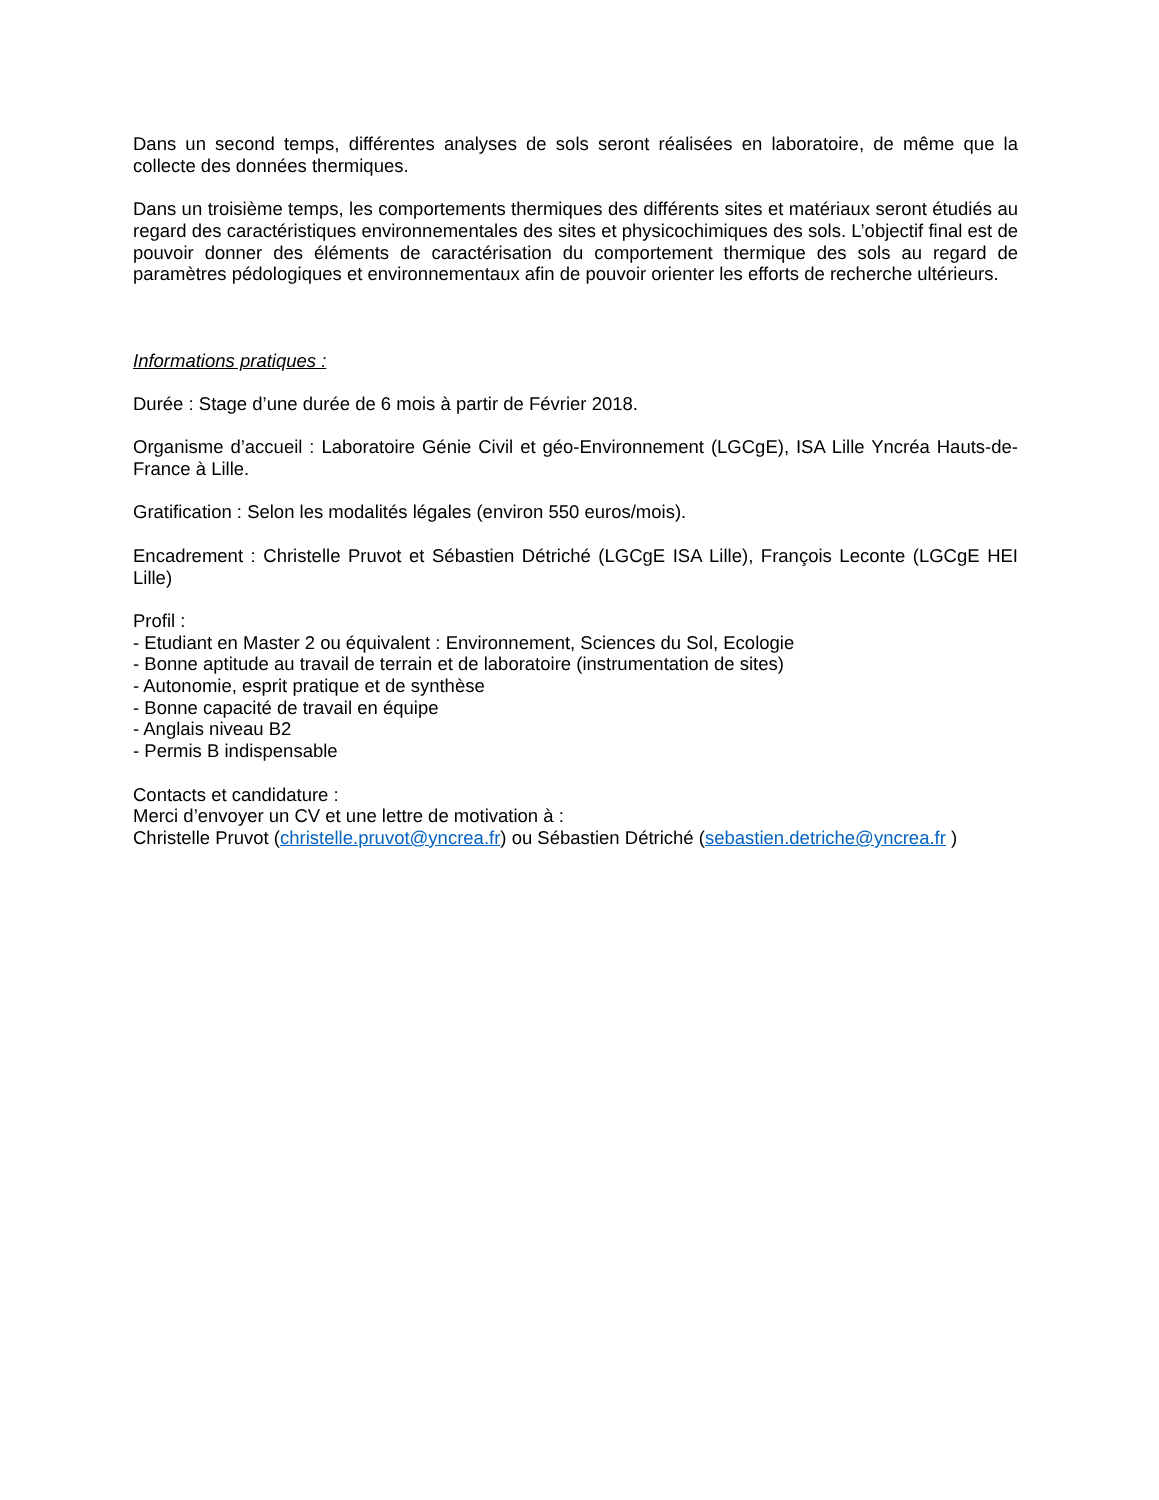Dans un second temps, différentes analyses de sols seront réalisées en laboratoire, de même que la collecte des données thermiques.
Dans un troisième temps, les comportements thermiques des différents sites et matériaux seront étudiés au regard des caractéristiques environnementales des sites et physicochimiques des sols. L’objectif final est de pouvoir donner des éléments de caractérisation du comportement thermique des sols au regard de paramètres pédologiques et environnementaux afin de pouvoir orienter les efforts de recherche ultérieurs.
Informations pratiques :
Durée : Stage d’une durée de 6 mois à partir de Février 2018.
Organisme d’accueil : Laboratoire Génie Civil et géo-Environnement (LGCgE), ISA Lille Yncréa Hauts-de-France à Lille.
Gratification : Selon les modalités légales (environ 550 euros/mois).
Encadrement : Christelle Pruvot et Sébastien Détriché (LGCgE ISA Lille), François Leconte (LGCgE HEI Lille)
Profil :
- Etudiant en Master 2 ou équivalent : Environnement, Sciences du Sol, Ecologie
- Bonne aptitude au travail de terrain et de laboratoire (instrumentation de sites)
- Autonomie, esprit pratique et de synthèse
- Bonne capacité de travail en équipe
- Anglais niveau B2
- Permis B indispensable
Contacts et candidature :
Merci d’envoyer un CV et une lettre de motivation à :
Christelle Pruvot (christelle.pruvot@yncrea.fr) ou Sébastien Détriché (sebastien.detriche@yncrea.fr )